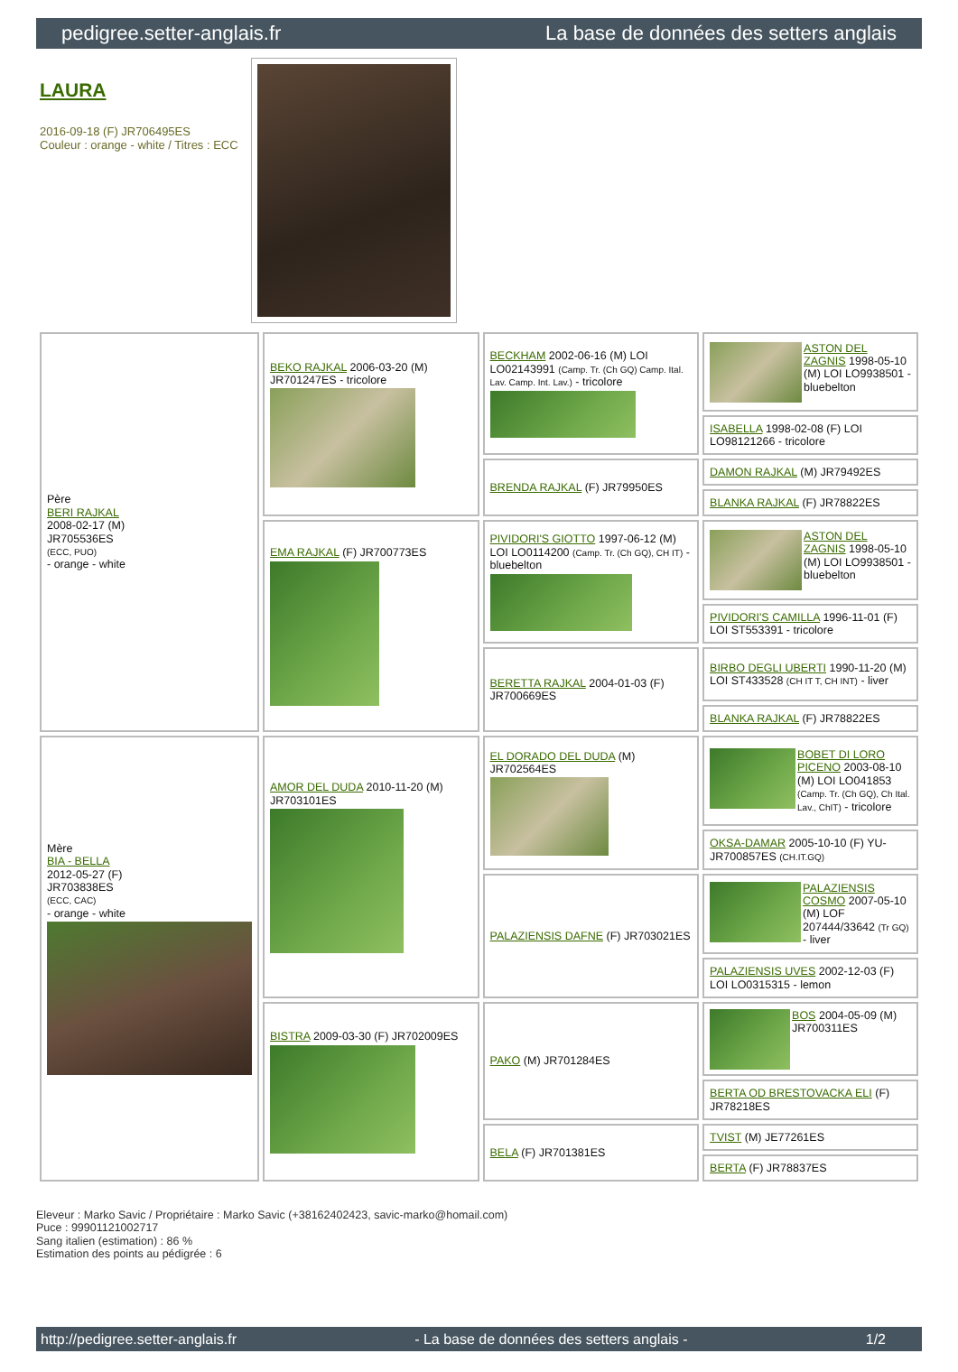pedigree.setter-anglais.fr La base de données des setters anglais
LAURA
2016-09-18 (F) JR706495ES
Couleur : orange - white / Titres : ECC
| Père BERI RAJKAL 2008-02-17 (M) JR705536ES (ECC, PUO) - orange - white | BEKO RAJKAL 2006-03-20 (M) JR701247ES - tricolore | BECKHAM 2002-06-16 (M) LOI LO02143991 (Camp. Tr. (Ch GQ) Camp. Ital. Lav. Camp. Int. Lav.) - tricolore | ASTON DEL ZAGNIS 1998-05-10 (M) LOI LO9938501 - bluebelton |
| | | | ISABELLA 1998-02-08 (F) LOI LO98121266 - tricolore |
| | | BRENDA RAJKAL (F) JR79950ES | DAMON RAJKAL (M) JR79492ES |
| | | | BLANKA RAJKAL (F) JR78822ES |
| | EMA RAJKAL (F) JR700773ES | PIVIDORI'S GIOTTO 1997-06-12 (M) LOI LO0114200 (Camp. Tr. (Ch GQ), CH IT) - bluebelton | ASTON DEL ZAGNIS 1998-05-10 (M) LOI LO9938501 - bluebelton |
| | | | PIVIDORI'S CAMILLA 1996-11-01 (F) LOI ST553391 - tricolore |
| | | BERETTA RAJKAL 2004-01-03 (F) JR700669ES | BIRBO DEGLI UBERTI 1990-11-20 (M) LOI ST433528 (CH IT T, CH INT) - liver |
| | | | BLANKA RAJKAL (F) JR78822ES |
| Mère BIA - BELLA 2012-05-27 (F) JR703838ES (ECC, CAC) - orange - white | AMOR DEL DUDA 2010-11-20 (M) JR703101ES | EL DORADO DEL DUDA (M) JR702564ES | BOBET DI LORO PICENO 2003-08-10 (M) LOI LO041853 (Camp. Tr. (Ch GQ), Ch Ital. Lav., ChIT) - tricolore |
| | | | OKSA-DAMAR 2005-10-10 (F) YU-JR700857ES (CH.IT.GQ) |
| | | PALAZIENSIS DAFNE (F) JR703021ES | PALAZIENSIS COSMO 2007-05-10 (M) LOF 207444/33642 (Tr GQ) - liver |
| | | | PALAZIENSIS UVES 2002-12-03 (F) LOI LO0315315 - lemon |
| | BISTRA 2009-03-30 (F) JR702009ES | PAKO (M) JR701284ES | BOS 2004-05-09 (M) JR700311ES |
| | | | BERTA OD BRESTOVACKA ELI (F) JR78218ES |
| | | BELA (F) JR701381ES | TVIST (M) JE77261ES |
| | | | BERTA (F) JR78837ES |
Eleveur : Marko Savic / Propriétaire : Marko Savic (+38162402423, savic-marko@homail.com)
Puce : 99901121002717
Sang italien (estimation) : 86 %
Estimation des points au pédigrée : 6
http://pedigree.setter-anglais.fr - La base de données des setters anglais - 1/2